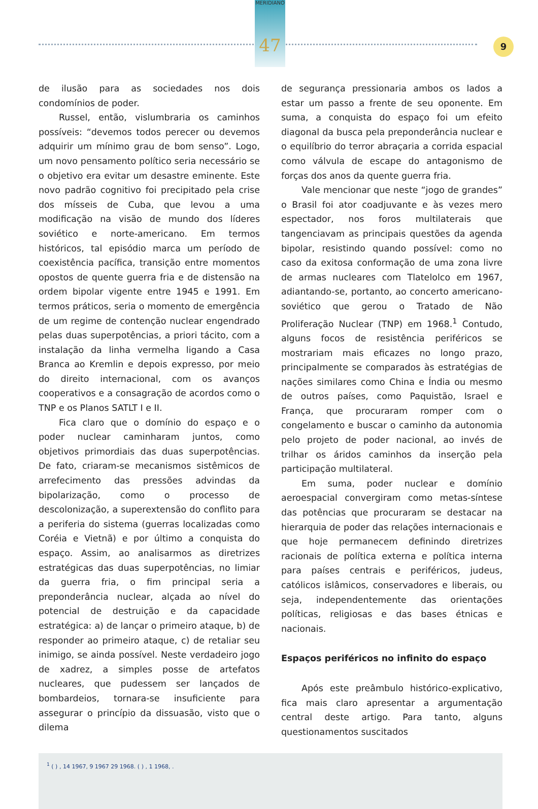MERIDIANO
47
9
de ilusão para as sociedades nos dois condomínios de poder.
Russel, então, vislumbraria os caminhos possíveis: “devemos todos perecer ou devemos adquirir um mínimo grau de bom senso”. Logo, um novo pensamento político seria necessário se o objetivo era evitar um desastre eminente. Este novo padrão cognitivo foi precipitado pela crise dos mísseis de Cuba, que levou a uma modificação na visão de mundo dos líderes soviético e norte-americano. Em termos históricos, tal episódio marca um período de coexistência pacífica, transição entre momentos opostos de quente guerra fria e de distensão na ordem bipolar vigente entre 1945 e 1991. Em termos práticos, seria o momento de emergência de um regime de contenção nuclear engendrado pelas duas superpotências, a priori tácito, com a instalação da linha vermelha ligando a Casa Branca ao Kremlin e depois expresso, por meio do direito internacional, com os avanços cooperativos e a consagração de acordos como o TNP e os Planos SATLT I e II.
Fica claro que o domínio do espaço e o poder nuclear caminharam juntos, como objetivos primordiais das duas superpotências. De fato, criaram-se mecanismos sistêmicos de arrefecimento das pressões advindas da bipolarização, como o processo de descolonização, a superextensão do conflito para a periferia do sistema (guerras localizadas como Coréia e Vietnã) e por último a conquista do espaço. Assim, ao analisarmos as diretrizes estratégicas das duas superpotências, no limiar da guerra fria, o fim principal seria a preponderância nuclear, alçada ao nível do potencial de destruição e da capacidade estratégica: a) de lançar o primeiro ataque, b) de responder ao primeiro ataque, c) de retaliar seu inimigo, se ainda possível. Neste verdadeiro jogo de xadrez, a simples posse de artefatos nucleares, que pudessem ser lançados de bombardeios, tornara-se insuficiente para assegurar o princípio da dissuasão, visto que o dilema
de segurança pressionaria ambos os lados a estar um passo a frente de seu oponente. Em suma, a conquista do espaço foi um efeito diagonal da busca pela preponderância nuclear e o equilíbrio do terror abraçaria a corrida espacial como válvula de escape do antagonismo de forças dos anos da quente guerra fria.
Vale mencionar que neste “jogo de grandes” o Brasil foi ator coadjuvante e às vezes mero espectador, nos foros multilaterais que tangenciavam as principais questões da agenda bipolar, resistindo quando possível: como no caso da exitosa conformação de uma zona livre de armas nucleares com Tlatelolco em 1967, adiantando-se, portanto, ao concerto americano-soviético que gerou o Tratado de Não Proliferação Nuclear (TNP) em 1968.<sup>1</sup> Contudo, alguns focos de resistência periféricos se mostrariam mais eficazes no longo prazo, principalmente se comparados às estratégias de nações similares como China e Índia ou mesmo de outros países, como Paquistão, Israel e França, que procuraram romper com o congelamento e buscar o caminho da autonomia pelo projeto de poder nacional, ao invés de trilhar os áridos caminhos da inserção pela participação multilateral.
Em suma, poder nuclear e domínio aeroespacial convergiram como metas-síntese das potências que procuraram se destacar na hierarquia de poder das relações internacionais e que hoje permanecem definindo diretrizes racionais de política externa e política interna para países centrais e periféricos, judeus, católicos islâmicos, conservadores e liberais, ou seja, independentemente das orientações políticas, religiosas e das bases étnicas e nacionais.
Espaços periféricos no infinito do espaço
Após este preâmbulo histórico-explicativo, fica mais claro apresentar a argumentação central deste artigo. Para tanto, alguns questionamentos suscitados
<sup>1</sup> ( ) , 14 1967, 9 1967 29 1968. ( ) , 1 1968, .